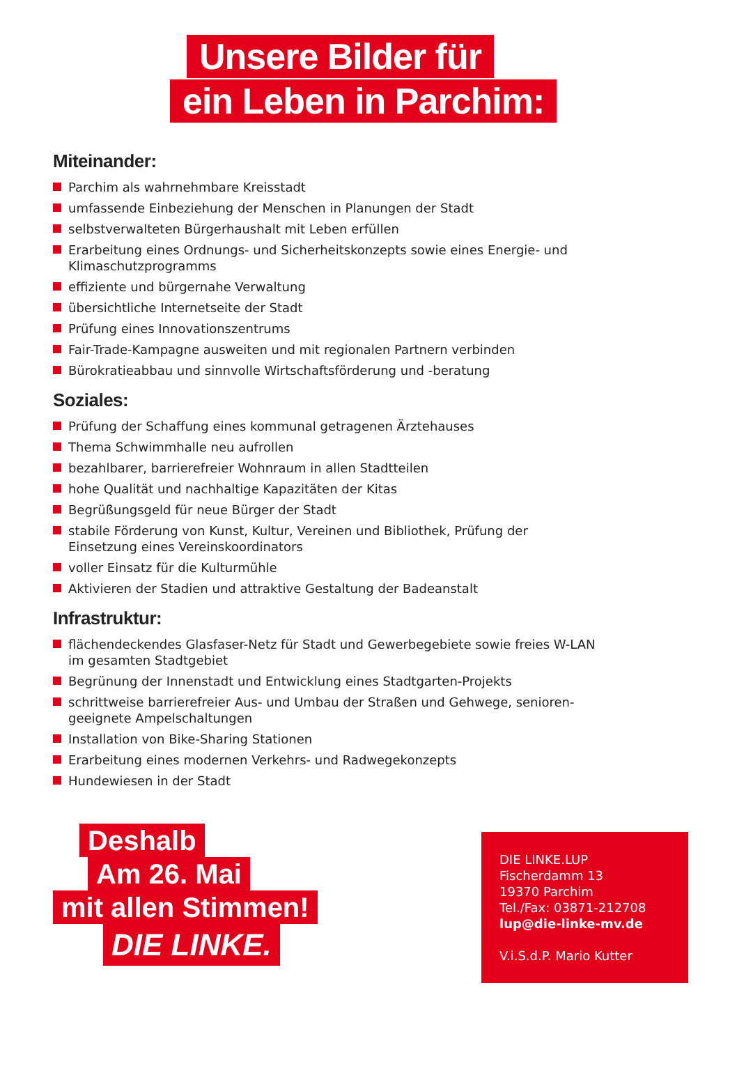Unsere Bilder für
ein Leben in Parchim:
Miteinander:
Parchim als wahrnehmbare Kreisstadt
umfassende Einbeziehung der Menschen in Planungen der Stadt
selbstverwalteten Bürgerhaushalt mit Leben erfüllen
Erarbeitung eines Ordnungs- und Sicherheitskonzepts sowie eines Energie- und Klimaschutzprogramms
effiziente und bürgernahe Verwaltung
übersichtliche Internetseite der Stadt
Prüfung eines Innovationszentrums
Fair-Trade-Kampagne ausweiten und mit regionalen Partnern verbinden
Bürokratieabbau und sinnvolle Wirtschaftsförderung und -beratung
Soziales:
Prüfung der Schaffung eines kommunal getragenen Ärztehauses
Thema Schwimmhalle neu aufrollen
bezahlbarer, barrierefreier Wohnraum in allen Stadtteilen
hohe Qualität und nachhaltige Kapazitäten der Kitas
Begrüßungsgeld für neue Bürger der Stadt
stabile Förderung von Kunst, Kultur, Vereinen und Bibliothek, Prüfung der Einsetzung eines Vereinskoordinators
voller Einsatz für die Kulturmühle
Aktivieren der Stadien und attraktive Gestaltung der Badeanstalt
Infrastruktur:
flächendeckendes Glasfaser-Netz für Stadt und Gewerbegebiete sowie freies W-LAN im gesamten Stadtgebiet
Begrünung der Innenstadt und Entwicklung eines Stadtgarten-Projekts
schrittweise barrierefreier Aus- und Umbau der Straßen und Gehwege, senioren-geeignete Ampelschaltungen
Installation von Bike-Sharing Stationen
Erarbeitung eines modernen Verkehrs- und Radwegekonzepts
Hundewiesen in der Stadt
Deshalb
Am 26. Mai
mit allen Stimmen!
DIE LINKE.
DIE LINKE.LUP
Fischerdamm 13
19370 Parchim
Tel./Fax: 03871-212708
lup@die-linke-mv.de
V.i.S.d.P. Mario Kutter